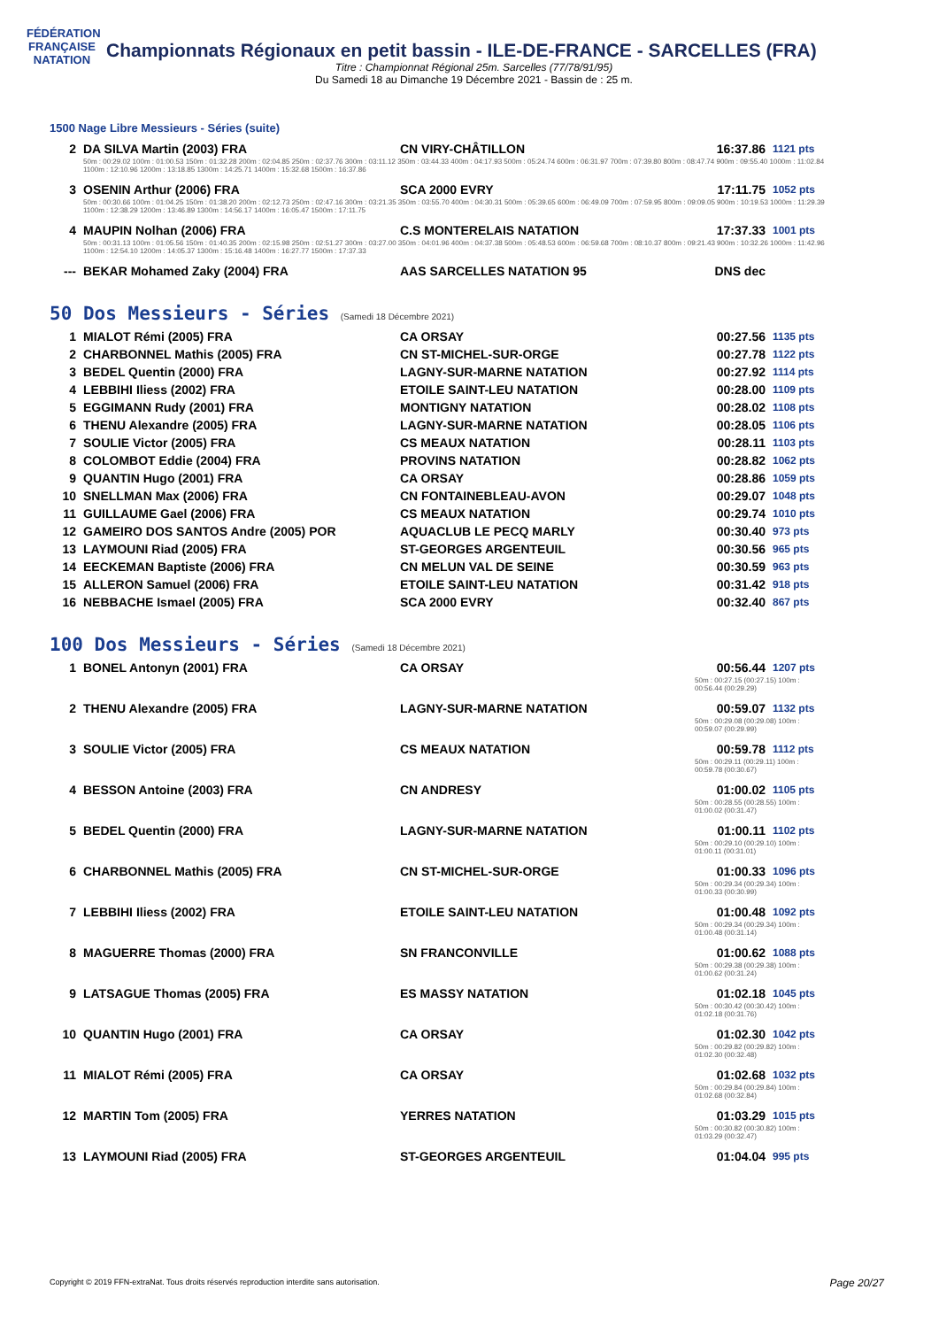FÉDÉRATION FRANÇAISE
NATATION
Championnats Régionaux en petit bassin - ILE-DE-FRANCE - SARCELLES (FRA)
Titre : Championnat Régional 25m. Sarcelles (77/78/91/95)
Du Samedi 18 au Dimanche 19 Décembre 2021 - Bassin de : 25 m.
1500 Nage Libre Messieurs - Séries (suite)
| 2 | DA SILVA Martin (2003) FRA | CN VIRY-CHÂTILLON | 16:37.86 | 1121 pts |
| | 50m : 00:29.02 100m : 01:00.53 150m : 01:32.28 200m : 02:04.85 250m : 02:37.76 300m : 03:11.12 350m : 03:44.33 400m : 04:17.93 500m : 05:24.74 600m : 06:31.97 700m : 07:39.80 800m : 08:47.74 900m : 09:55.40 1000m : 11:02.84 1100m : 12:10.96 1200m : 13:18.85 1300m : 14:25.71 1400m : 15:32.68 1500m : 16:37.86 | | | |
| 3 | OSENIN Arthur (2006) FRA | SCA 2000 EVRY | 17:11.75 | 1052 pts |
| | 50m : 00:30.66 100m : 01:04.25 150m : 01:38.20 200m : 02:12.73 250m : 02:47.16 300m : 03:21.35 350m : 03:55.70 400m : 04:30.31 500m : 05:39.65 600m : 06:49.09 700m : 07:59.95 800m : 09:09.05 900m : 10:19.53 1000m : 11:29.39 1100m : 12:38.29 1200m : 13:46.89 1300m : 14:56.17 1400m : 16:05.47 1500m : 17:11.75 | | | |
| 4 | MAUPIN Nolhan (2006) FRA | C.S MONTERELAIS NATATION | 17:37.33 | 1001 pts |
| | 50m : 00:31.13 100m : 01:05.56 150m : 01:40.35 200m : 02:15.98 250m : 02:51.27 300m : 03:27.00 350m : 04:01.96 400m : 04:37.38 500m : 05:48.53 600m : 06:59.68 700m : 08:10.37 800m : 09:21.43 900m : 10:32.26 1000m : 11:42.96 1100m : 12:54.10 1200m : 14:05.37 1300m : 15:16.48 1400m : 16:27.77 1500m : 17:37.33 | | | |
| --- | BEKAR Mohamed Zaky (2004) FRA | AAS SARCELLES NATATION 95 | DNS dec | |
50 Dos Messieurs - Séries (Samedi 18 Décembre 2021)
| 1 | MIALOT Rémi (2005) FRA | CA ORSAY | 00:27.56 | 1135 pts |
| 2 | CHARBONNEL Mathis (2005) FRA | CN ST-MICHEL-SUR-ORGE | 00:27.78 | 1122 pts |
| 3 | BEDEL Quentin (2000) FRA | LAGNY-SUR-MARNE NATATION | 00:27.92 | 1114 pts |
| 4 | LEBBIHI Iliess (2002) FRA | ETOILE SAINT-LEU NATATION | 00:28.00 | 1109 pts |
| 5 | EGGIMANN Rudy (2001) FRA | MONTIGNY NATATION | 00:28.02 | 1108 pts |
| 6 | THENU Alexandre (2005) FRA | LAGNY-SUR-MARNE NATATION | 00:28.05 | 1106 pts |
| 7 | SOULIE Victor (2005) FRA | CS MEAUX NATATION | 00:28.11 | 1103 pts |
| 8 | COLOMBOT Eddie (2004) FRA | PROVINS NATATION | 00:28.82 | 1062 pts |
| 9 | QUANTIN Hugo (2001) FRA | CA ORSAY | 00:28.86 | 1059 pts |
| 10 | SNELLMAN Max (2006) FRA | CN FONTAINEBLEAU-AVON | 00:29.07 | 1048 pts |
| 11 | GUILLAUME Gael (2006) FRA | CS MEAUX NATATION | 00:29.74 | 1010 pts |
| 12 | GAMEIRO DOS SANTOS Andre (2005) POR | AQUACLUB LE PECQ MARLY | 00:30.40 | 973 pts |
| 13 | LAYMOUNI Riad (2005) FRA | ST-GEORGES ARGENTEUIL | 00:30.56 | 965 pts |
| 14 | EECKEMAN Baptiste (2006) FRA | CN MELUN VAL DE SEINE | 00:30.59 | 963 pts |
| 15 | ALLERON Samuel (2006) FRA | ETOILE SAINT-LEU NATATION | 00:31.42 | 918 pts |
| 16 | NEBBACHE Ismael (2005) FRA | SCA 2000 EVRY | 00:32.40 | 867 pts |
100 Dos Messieurs - Séries (Samedi 18 Décembre 2021)
| 1 | BONEL Antonyn (2001) FRA | CA ORSAY | 00:56.44 | 1207 pts |
| | | | 50m : 00:27.15 (00:27.15) 100m : 00:56.44 (00:29.29) | |
| 2 | THENU Alexandre (2005) FRA | LAGNY-SUR-MARNE NATATION | 00:59.07 | 1132 pts |
| | | | 50m : 00:29.08 (00:29.08) 100m : 00:59.07 (00:29.99) | |
| 3 | SOULIE Victor (2005) FRA | CS MEAUX NATATION | 00:59.78 | 1112 pts |
| | | | 50m : 00:29.11 (00:29.11) 100m : 00:59.78 (00:30.67) | |
| 4 | BESSON Antoine (2003) FRA | CN ANDRESY | 01:00.02 | 1105 pts |
| | | | 50m : 00:28.55 (00:28.55) 100m : 01:00.02 (00:31.47) | |
| 5 | BEDEL Quentin (2000) FRA | LAGNY-SUR-MARNE NATATION | 01:00.11 | 1102 pts |
| | | | 50m : 00:29.10 (00:29.10) 100m : 01:00.11 (00:31.01) | |
| 6 | CHARBONNEL Mathis (2005) FRA | CN ST-MICHEL-SUR-ORGE | 01:00.33 | 1096 pts |
| | | | 50m : 00:29.34 (00:29.34) 100m : 01:00.33 (00:30.99) | |
| 7 | LEBBIHI Iliess (2002) FRA | ETOILE SAINT-LEU NATATION | 01:00.48 | 1092 pts |
| | | | 50m : 00:29.34 (00:29.34) 100m : 01:00.48 (00:31.14) | |
| 8 | MAGUERRE Thomas (2000) FRA | SN FRANCONVILLE | 01:00.62 | 1088 pts |
| | | | 50m : 00:29.38 (00:29.38) 100m : 01:00.62 (00:31.24) | |
| 9 | LATSAGUE Thomas (2005) FRA | ES MASSY NATATION | 01:02.18 | 1045 pts |
| | | | 50m : 00:30.42 (00:30.42) 100m : 01:02.18 (00:31.76) | |
| 10 | QUANTIN Hugo (2001) FRA | CA ORSAY | 01:02.30 | 1042 pts |
| | | | 50m : 00:29.82 (00:29.82) 100m : 01:02.30 (00:32.48) | |
| 11 | MIALOT Rémi (2005) FRA | CA ORSAY | 01:02.68 | 1032 pts |
| | | | 50m : 00:29.84 (00:29.84) 100m : 01:02.68 (00:32.84) | |
| 12 | MARTIN Tom (2005) FRA | YERRES NATATION | 01:03.29 | 1015 pts |
| | | | 50m : 00:30.82 (00:30.82) 100m : 01:03.29 (00:32.47) | |
| 13 | LAYMOUNI Riad (2005) FRA | ST-GEORGES ARGENTEUIL | 01:04.04 | 995 pts |
Copyright © 2019 FFN-extraNat. Tous droits réservés reproduction interdite sans autorisation.
Page 20/27